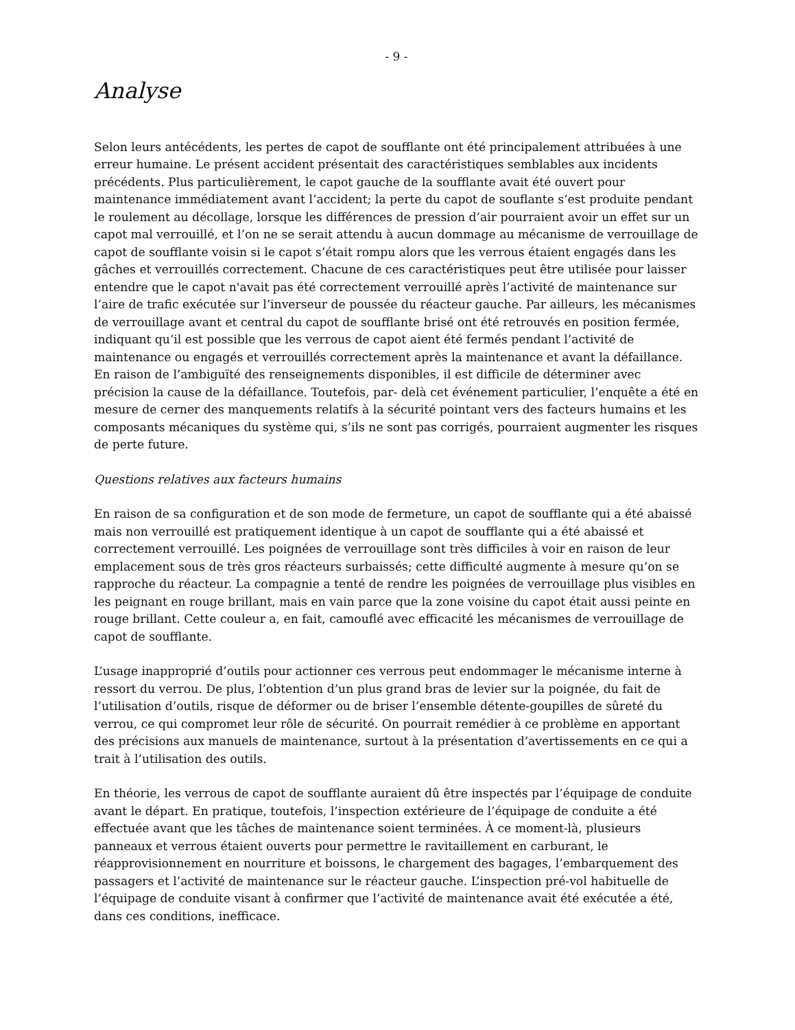- 9 -
Analyse
Selon leurs antécédents, les pertes de capot de soufflante ont été principalement attribuées à une erreur humaine. Le présent accident présentait des caractéristiques semblables aux incidents précédents. Plus particulièrement, le capot gauche de la soufflante avait été ouvert pour maintenance immédiatement avant l’accident; la perte du capot de souflante s’est produite pendant le roulement au décollage, lorsque les différences de pression d’air pourraient avoir un effet sur un capot mal verrouillé, et l’on ne se serait attendu à aucun dommage au mécanisme de verrouillage de capot de soufflante voisin si le capot s’était rompu alors que les verrous étaient engagés dans les gâches et verrouillés correctement. Chacune de ces caractéristiques peut être utilisée pour laisser entendre que le capot n'avait pas été correctement verrouillé après l’activité de maintenance sur l’aire de trafic exécutée sur l’inverseur de poussée du réacteur gauche. Par ailleurs, les mécanismes de verrouillage avant et central du capot de soufflante brisé ont été retrouvés en position fermée, indiquant qu’il est possible que les verrous de capot aient été fermés pendant l’activité de maintenance ou engagés et verrouillés correctement après la maintenance et avant la défaillance. En raison de l’ambiguïté des renseignements disponibles, il est difficile de déterminer avec précision la cause de la défaillance. Toutefois, par- delà cet événement particulier, l’enquête a été en mesure de cerner des manquements relatifs à la sécurité pointant vers des facteurs humains et les composants mécaniques du système qui, s’ils ne sont pas corrigés, pourraient augmenter les risques de perte future.
Questions relatives aux facteurs humains
En raison de sa configuration et de son mode de fermeture, un capot de soufflante qui a été abaissé mais non verrouillé est pratiquement identique à un capot de soufflante qui a été abaissé et correctement verrouillé. Les poignées de verrouillage sont très difficiles à voir en raison de leur emplacement sous de très gros réacteurs surbaissés; cette difficulté augmente à mesure qu’on se rapproche du réacteur. La compagnie a tenté de rendre les poignées de verrouillage plus visibles en les peignant en rouge brillant, mais en vain parce que la zone voisine du capot était aussi peinte en rouge brillant. Cette couleur a, en fait, camouflé avec efficacité les mécanismes de verrouillage de capot de soufflante.
L’usage inapproprié d’outils pour actionner ces verrous peut endommager le mécanisme interne à ressort du verrou. De plus, l’obtention d’un plus grand bras de levier sur la poignée, du fait de l’utilisation d’outils, risque de déformer ou de briser l’ensemble détente-goupilles de sûreté du verrou, ce qui compromet leur rôle de sécurité. On pourrait remédier à ce problème en apportant des précisions aux manuels de maintenance, surtout à la présentation d’avertissements en ce qui a trait à l’utilisation des outils.
En théorie, les verrous de capot de soufflante auraient dû être inspectés par l’équipage de conduite avant le départ. En pratique, toutefois, l’inspection extérieure de l’équipage de conduite a été effectuée avant que les tâches de maintenance soient terminées. À ce moment-là, plusieurs panneaux et verrous étaient ouverts pour permettre le ravitaillement en carburant, le réapprovisionnement en nourriture et boissons, le chargement des bagages, l’embarquement des passagers et l’activité de maintenance sur le réacteur gauche. L’inspection pré-vol habituelle de l’équipage de conduite visant à confirmer que l’activité de maintenance avait été exécutée a été, dans ces conditions, inefficace.